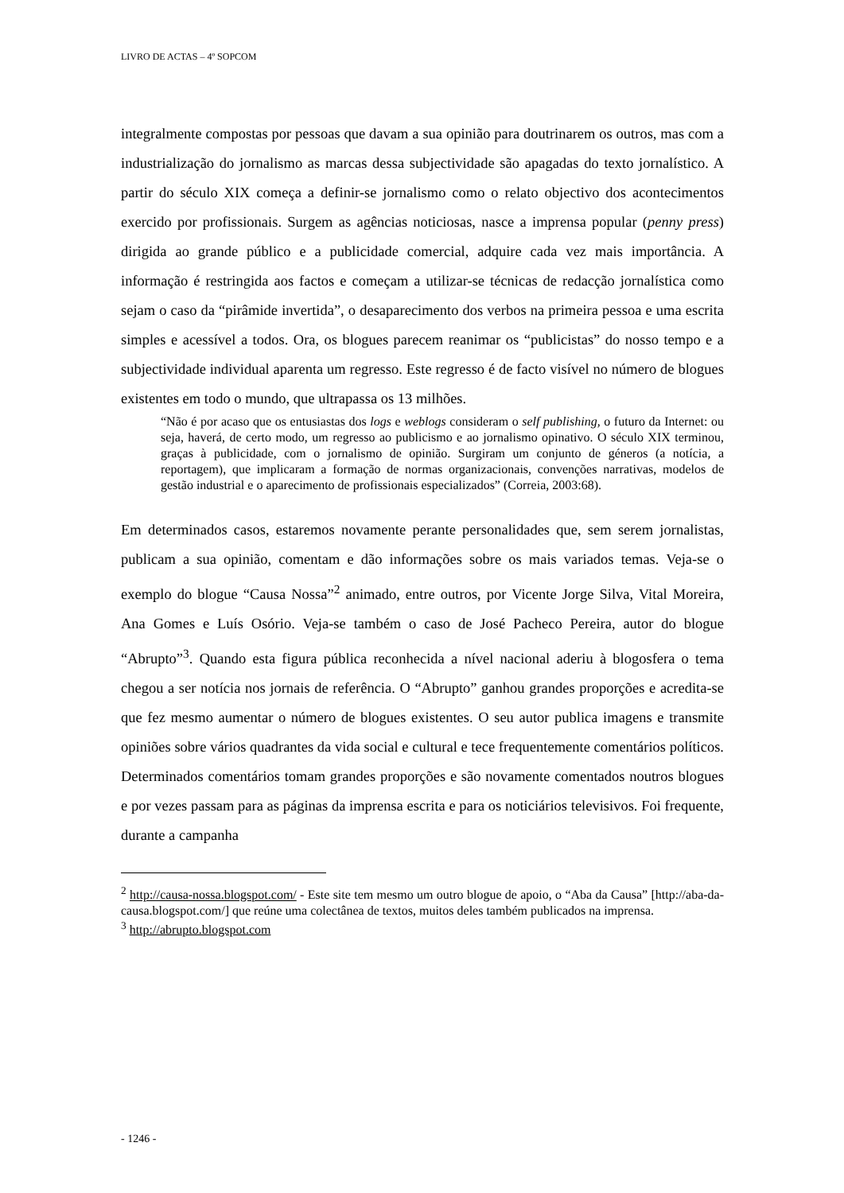LIVRO DE ACTAS – 4º SOPCOM
integralmente compostas por pessoas que davam a sua opinião para doutrinarem os outros, mas com a industrialização do jornalismo as marcas dessa subjectividade são apagadas do texto jornalístico. A partir do século XIX começa a definir-se jornalismo como o relato objectivo dos acontecimentos exercido por profissionais. Surgem as agências noticiosas, nasce a imprensa popular (penny press) dirigida ao grande público e a publicidade comercial, adquire cada vez mais importância. A informação é restringida aos factos e começam a utilizar-se técnicas de redacção jornalística como sejam o caso da “pirâmide invertida”, o desaparecimento dos verbos na primeira pessoa e uma escrita simples e acessível a todos. Ora, os blogues parecem reanimar os “publicistas” do nosso tempo e a subjectividade individual aparenta um regresso. Este regresso é de facto visível no número de blogues existentes em todo o mundo, que ultrapassa os 13 milhões.
“Não é por acaso que os entusiastas dos logs e weblogs consideram o self publishing, o futuro da Internet: ou seja, haverá, de certo modo, um regresso ao publicismo e ao jornalismo opinativo. O século XIX terminou, graças à publicidade, com o jornalismo de opinião. Surgiram um conjunto de géneros (a notícia, a reportagem), que implicaram a formação de normas organizacionais, convenções narrativas, modelos de gestão industrial e o aparecimento de profissionais especializados” (Correia, 2003:68).
Em determinados casos, estaremos novamente perante personalidades que, sem serem jornalistas, publicam a sua opinião, comentam e dão informações sobre os mais variados temas. Veja-se o exemplo do blogue “Causa Nossa”<sup>2</sup> animado, entre outros, por Vicente Jorge Silva, Vital Moreira, Ana Gomes e Luís Osório. Veja-se também o caso de José Pacheco Pereira, autor do blogue “Abrupto”<sup>3</sup>. Quando esta figura pública reconhecida a nível nacional aderiu à blogosfera o tema chegou a ser notícia nos jornais de referência. O “Abrupto” ganhou grandes proporções e acredita-se que fez mesmo aumentar o número de blogues existentes. O seu autor publica imagens e transmite opiniões sobre vários quadrantes da vida social e cultural e tece frequentemente comentários políticos. Determinados comentários tomam grandes proporções e são novamente comentados noutros blogues e por vezes passam para as páginas da imprensa escrita e para os noticiários televisivos. Foi frequente, durante a campanha
<sup>2</sup> http://causa-nossa.blogspot.com/ - Este site tem mesmo um outro blogue de apoio, o “Aba da Causa” [http://aba-da-causa.blogspot.com/] que reúne uma colectânea de textos, muitos deles também publicados na imprensa.
<sup>3</sup> http://abrupto.blogspot.com
- 1246 -